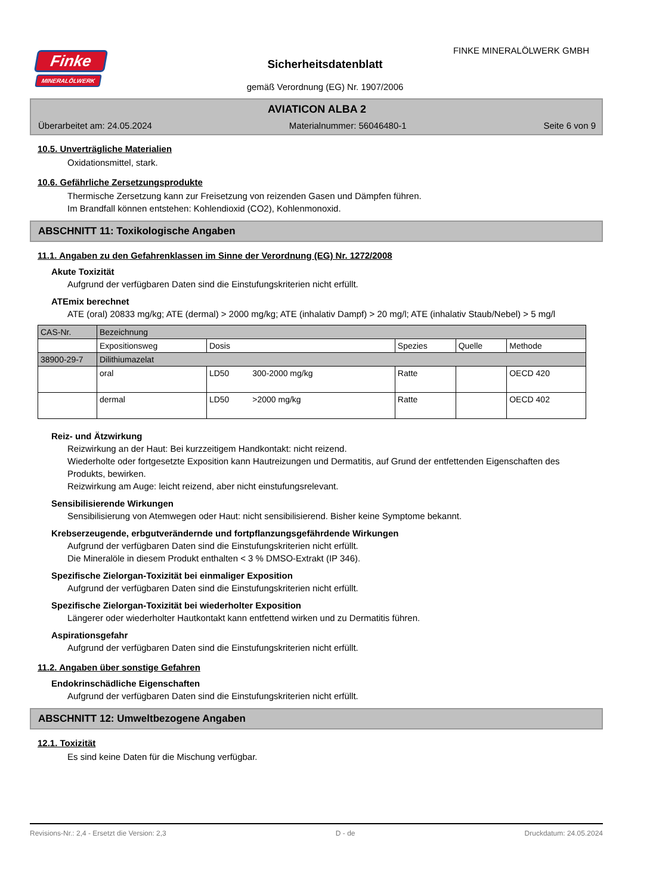Finke
MINERALÖLWERK
FINKE MINERALÖLWERK GMBH
Sicherheitsdatenblatt
gemäß Verordnung (EG) Nr. 1907/2006
AVIATICON ALBA 2
Überarbeitet am: 24.05.2024 Materialnummer: 56046480-1 Seite 6 von 9
10.5. Unverträgliche Materialien
Oxidationsmittel, stark.
10.6. Gefährliche Zersetzungsprodukte
Thermische Zersetzung kann zur Freisetzung von reizenden Gasen und Dämpfen führen.
Im Brandfall können entstehen: Kohlendioxid (CO2), Kohlenmonoxid.
ABSCHNITT 11: Toxikologische Angaben
11.1. Angaben zu den Gefahrenklassen im Sinne der Verordnung (EG) Nr. 1272/2008
Akute Toxizität
Aufgrund der verfügbaren Daten sind die Einstufungskriterien nicht erfüllt.
ATEmix berechnet
ATE (oral) 20833 mg/kg; ATE (dermal) > 2000 mg/kg; ATE (inhalativ Dampf) > 20 mg/l; ATE (inhalativ Staub/Nebel) > 5 mg/l
| CAS-Nr. | Bezeichnung | | | | |
| | Expositionsweg | Dosis | Spezies | Quelle | Methode |
| 38900-29-7 | Dilithiumazelat | | | | |
| | oral | LD50 300-2000 mg/kg | Ratte | | OECD 420 |
| | dermal | LD50 >2000 mg/kg | Ratte | | OECD 402 |
Reiz- und Ätzwirkung
Reizwirkung an der Haut: Bei kurzzeitigem Handkontakt: nicht reizend.
Wiederholte oder fortgesetzte Exposition kann Hautreizungen und Dermatitis, auf Grund der entfettenden Eigenschaften des Produkts, bewirken.
Reizwirkung am Auge: leicht reizend, aber nicht einstufungsrelevant.
Sensibilisierende Wirkungen
Sensibilisierung von Atemwegen oder Haut: nicht sensibilisierend. Bisher keine Symptome bekannt.
Krebserzeugende, erbgutverändernde und fortpflanzungsgefährdende Wirkungen
Aufgrund der verfügbaren Daten sind die Einstufungskriterien nicht erfüllt.
Die Mineralöle in diesem Produkt enthalten < 3 % DMSO-Extrakt (IP 346).
Spezifische Zielorgan-Toxizität bei einmaliger Exposition
Aufgrund der verfügbaren Daten sind die Einstufungskriterien nicht erfüllt.
Spezifische Zielorgan-Toxizität bei wiederholter Exposition
Längerer oder wiederholter Hautkontakt kann entfettend wirken und zu Dermatitis führen.
Aspirationsgefahr
Aufgrund der verfügbaren Daten sind die Einstufungskriterien nicht erfüllt.
11.2. Angaben über sonstige Gefahren
Endokrinschädliche Eigenschaften
Aufgrund der verfügbaren Daten sind die Einstufungskriterien nicht erfüllt.
ABSCHNITT 12: Umweltbezogene Angaben
12.1. Toxizität
Es sind keine Daten für die Mischung verfügbar.
Revisions-Nr.: 2,4 - Ersetzt die Version: 2,3 D - de Druckdatum: 24.05.2024